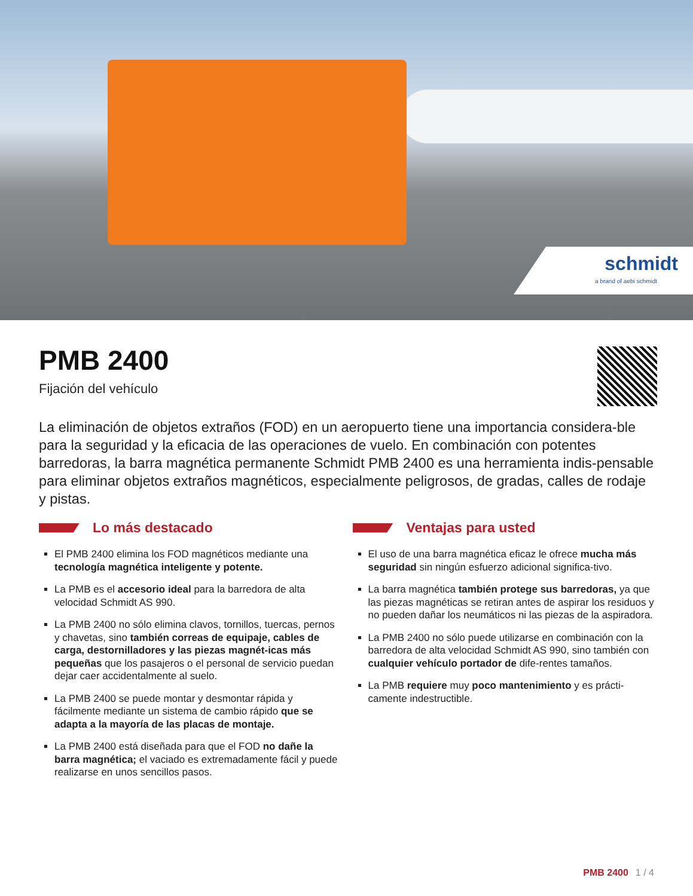schmidt
a brand of aebi schmidt
PMB 2400
Fijación del vehículo
La eliminación de objetos extraños (FOD) en un aeropuerto tiene una importancia considera-ble para la seguridad y la eficacia de las operaciones de vuelo. En combinación con potentes barredoras, la barra magnética permanente Schmidt PMB 2400 es una herramienta indis-pensable para eliminar objetos extraños magnéticos, especialmente peligrosos, de gradas, calles de rodaje y pistas.
Lo más destacado
El PMB 2400 elimina los FOD magnéticos mediante una tecnología magnética inteligente y potente.
La PMB es el accesorio ideal para la barredora de alta velocidad Schmidt AS 990.
La PMB 2400 no sólo elimina clavos, tornillos, tuercas, pernos y chavetas, sino también correas de equipaje, cables de carga, destornilladores y las piezas magnét-icas más pequeñas que los pasajeros o el personal de servicio puedan dejar caer accidentalmente al suelo.
La PMB 2400 se puede montar y desmontar rápida y fácilmente mediante un sistema de cambio rápido que se adapta a la mayoría de las placas de montaje.
La PMB 2400 está diseñada para que el FOD no dañe la barra magnética; el vaciado es extremadamente fácil y puede realizarse en unos sencillos pasos.
Ventajas para usted
El uso de una barra magnética eficaz le ofrece mucha más seguridad sin ningún esfuerzo adicional significa-tivo.
La barra magnética también protege sus barredoras, ya que las piezas magnéticas se retiran antes de aspirar los residuos y no pueden dañar los neumáticos ni las piezas de la aspiradora.
La PMB 2400 no sólo puede utilizarse en combinación con la barredora de alta velocidad Schmidt AS 990, sino también con cualquier vehículo portador de dife-rentes tamaños.
La PMB requiere muy poco mantenimiento y es prácti-camente indestructible.
PMB 2400 1 / 4